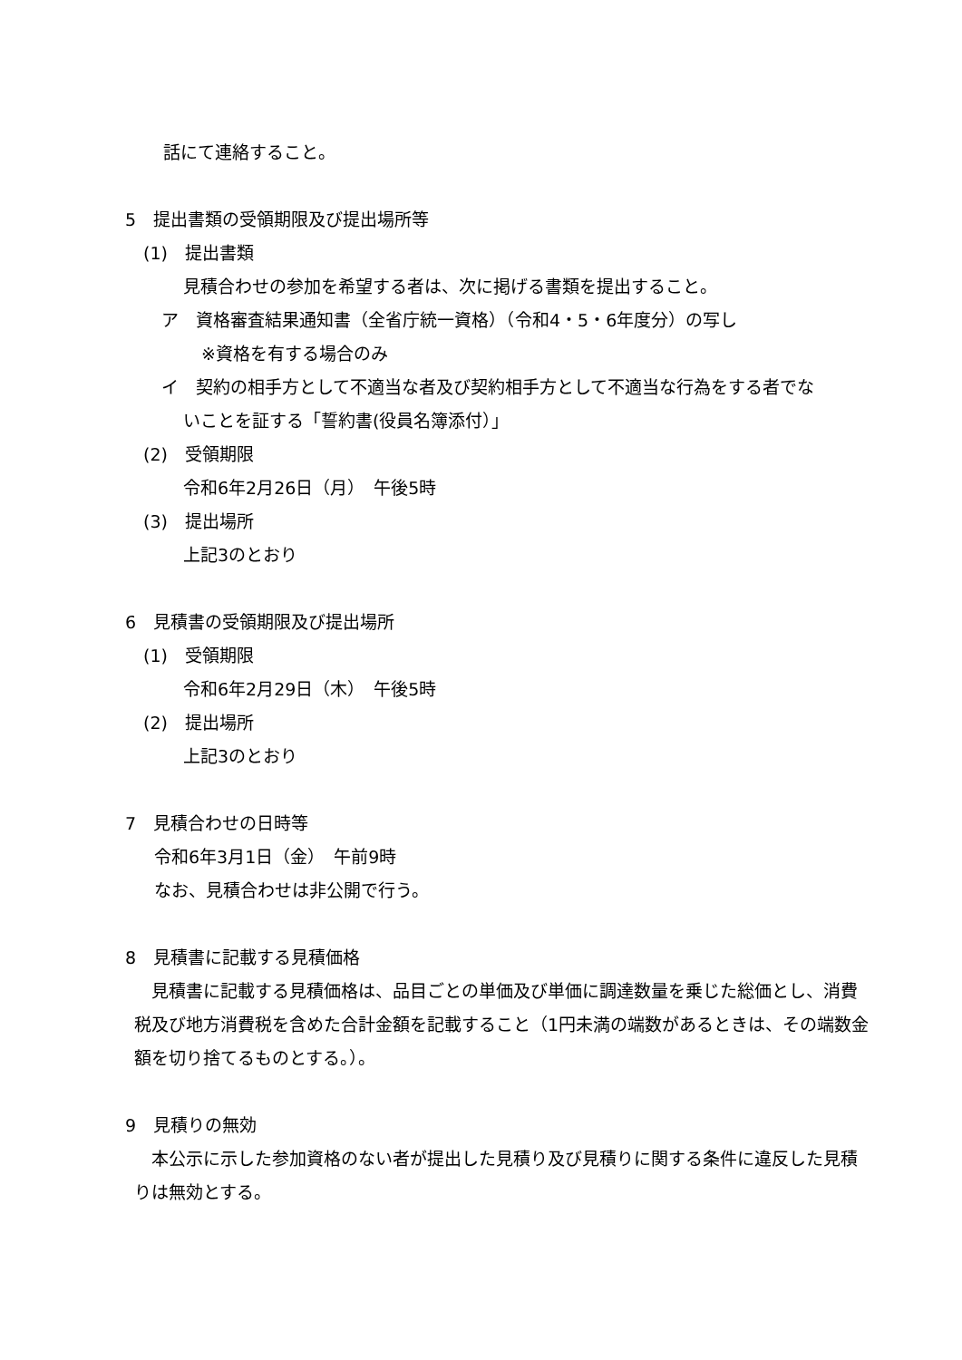話にて連絡すること。
5　提出書類の受領期限及び提出場所等
(1)　提出書類
見積合わせの参加を希望する者は、次に掲げる書類を提出すること。
ア　資格審査結果通知書（全省庁統一資格）（令和4・5・6年度分）の写し
※資格を有する場合のみ
イ　契約の相手方として不適当な者及び契約相手方として不適当な行為をする者でな
いことを証する「誓約書(役員名簿添付）」
(2)　受領期限
令和6年2月26日（月）　午後5時
(3)　提出場所
上記3のとおり
6　見積書の受領期限及び提出場所
(1)　受領期限
令和6年2月29日（木）　午後5時
(2)　提出場所
上記3のとおり
7　見積合わせの日時等
令和6年3月1日（金）　午前9時
なお、見積合わせは非公開で行う。
8　見積書に記載する見積価格
　見積書に記載する見積価格は、品目ごとの単価及び単価に調達数量を乗じた総価とし、消費税及び地方消費税を含めた合計金額を記載すること（1円未満の端数があるときは、その端数金額を切り捨てるものとする。）。
9　見積りの無効
　本公示に示した参加資格のない者が提出した見積り及び見積りに関する条件に違反した見積りは無効とする。